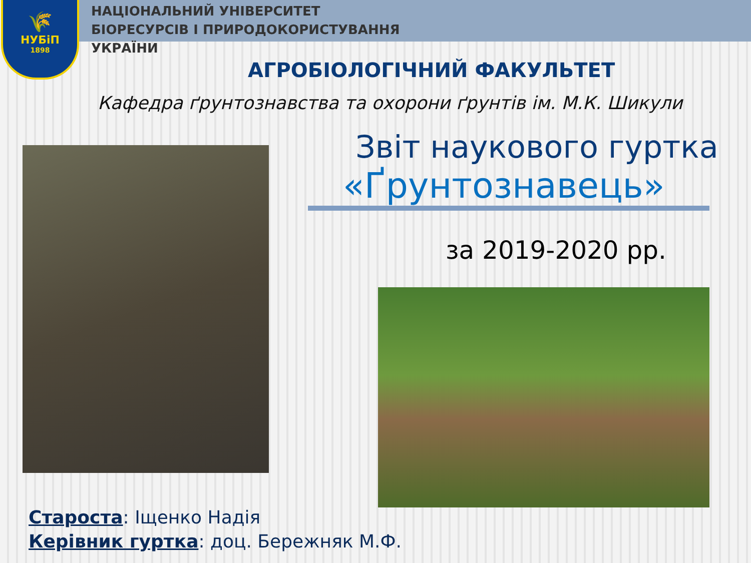🌾
НУБіП
1898
НАЦІОНАЛЬНИЙ УНІВЕРСИТЕТ
БІОРЕСУРСІВ І ПРИРОДОКОРИСТУВАННЯ
УКРАЇНИ
АГРОБІОЛОГІЧНИЙ ФАКУЛЬТЕТ
Кафедра ґрунтознавства та охорони ґрунтів ім. М.К. Шикули
Звіт наукового гуртка
«Ґрунтознавець»
за 2019-2020 рр.
Староста: Іщенко Надія
Керівник гуртка: доц. Бережняк М.Ф.